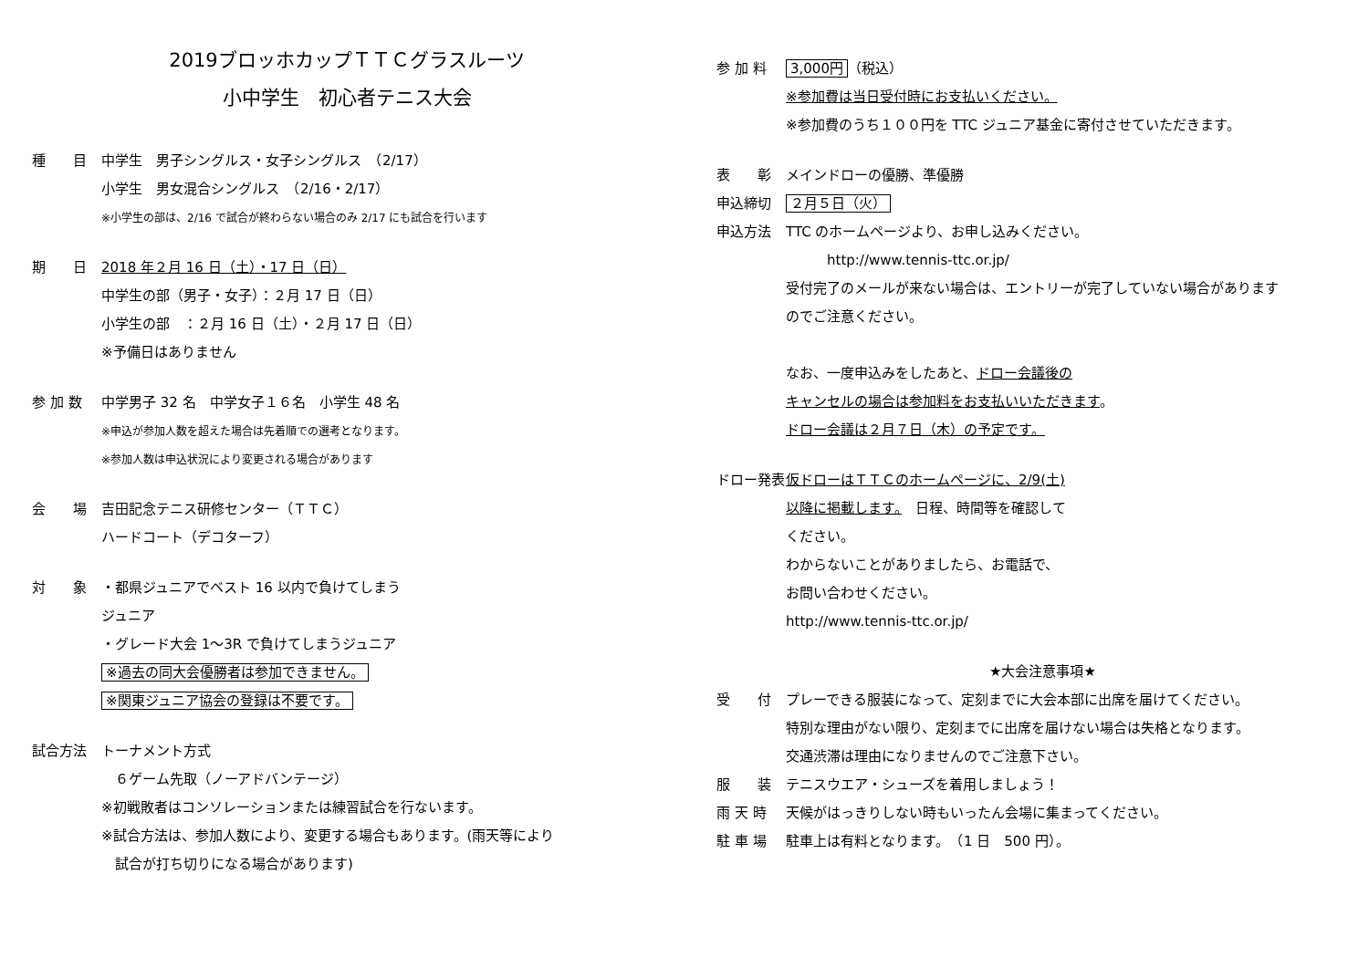2019ブロッホカップＴＴＣグラスルーツ
小中学生　初心者テニス大会
種　　目 中学生　男子シングルス・女子シングルス　（2/17）
小学生　男女混合シングルス　（2/16・2/17）
※小学生の部は、2/16 で試合が終わらない場合のみ 2/17 にも試合を行います
期　　日 2018 年２月 16 日（土）・17 日（日）
中学生の部（男子・女子）：２月 17 日（日）
小学生の部　：２月 16 日（土）・２月 17 日（日）
※予備日はありません
参 加 数 中学男子 32 名　中学女子１６名　小学生 48 名
※申込が参加人数を超えた場合は先着順での選考となります。
※参加人数は申込状況により変更される場合があります
会　　場 吉田記念テニス研修センター（ＴＴＣ）
ハードコート（デコターフ）
対　　象 ・都県ジュニアでベスト 16 以内で負けてしまう
ジュニア
・グレード大会 1～3R で負けてしまうジュニア
※過去の同大会優勝者は参加できません。
※関東ジュニア協会の登録は不要です。
試合方法 トーナメント方式
　６ゲーム先取（ノーアドバンテージ）
※初戦敗者はコンソレーションまたは練習試合を行ないます。
※試合方法は、参加人数により、変更する場合もあります。(雨天等により
　試合が打ち切りになる場合があります)
参 加 料 3,000円 （税込）
※参加費は当日受付時にお支払いください。
※参加費のうち１００円を TTC ジュニア基金に寄付させていただきます。
表　　彰 メインドローの優勝、準優勝
申込締切 ２月５日（火）
申込方法 TTC のホームページより、お申し込みください。
　　　http://www.tennis-ttc.or.jp/
受付完了のメールが来ない場合は、エントリーが完了していない場合があります
のでご注意ください。
なお、一度申込みをしたあと、ドロー会議後の
キャンセルの場合は参加料をお支払いいただきます。
ドロー会議は２月７日（木）の予定です。
ドロー発表 仮ドローはＴＴＣのホームページに、2/9(土)
以降に掲載します。　日程、時間等を確認して
ください。
わからないことがありましたら、お電話で、
お問い合わせください。
http://www.tennis-ttc.or.jp/
★大会注意事項★
受　　付 プレーできる服装になって、定刻までに大会本部に出席を届けてください。
特別な理由がない限り、定刻までに出席を届けない場合は失格となります。
交通渋滞は理由になりませんのでご注意下さい。
服　　装 テニスウエア・シューズを着用しましょう！
雨 天 時 天候がはっきりしない時もいったん会場に集まってください。
駐 車 場 駐車上は有料となります。　（1 日　500 円）。